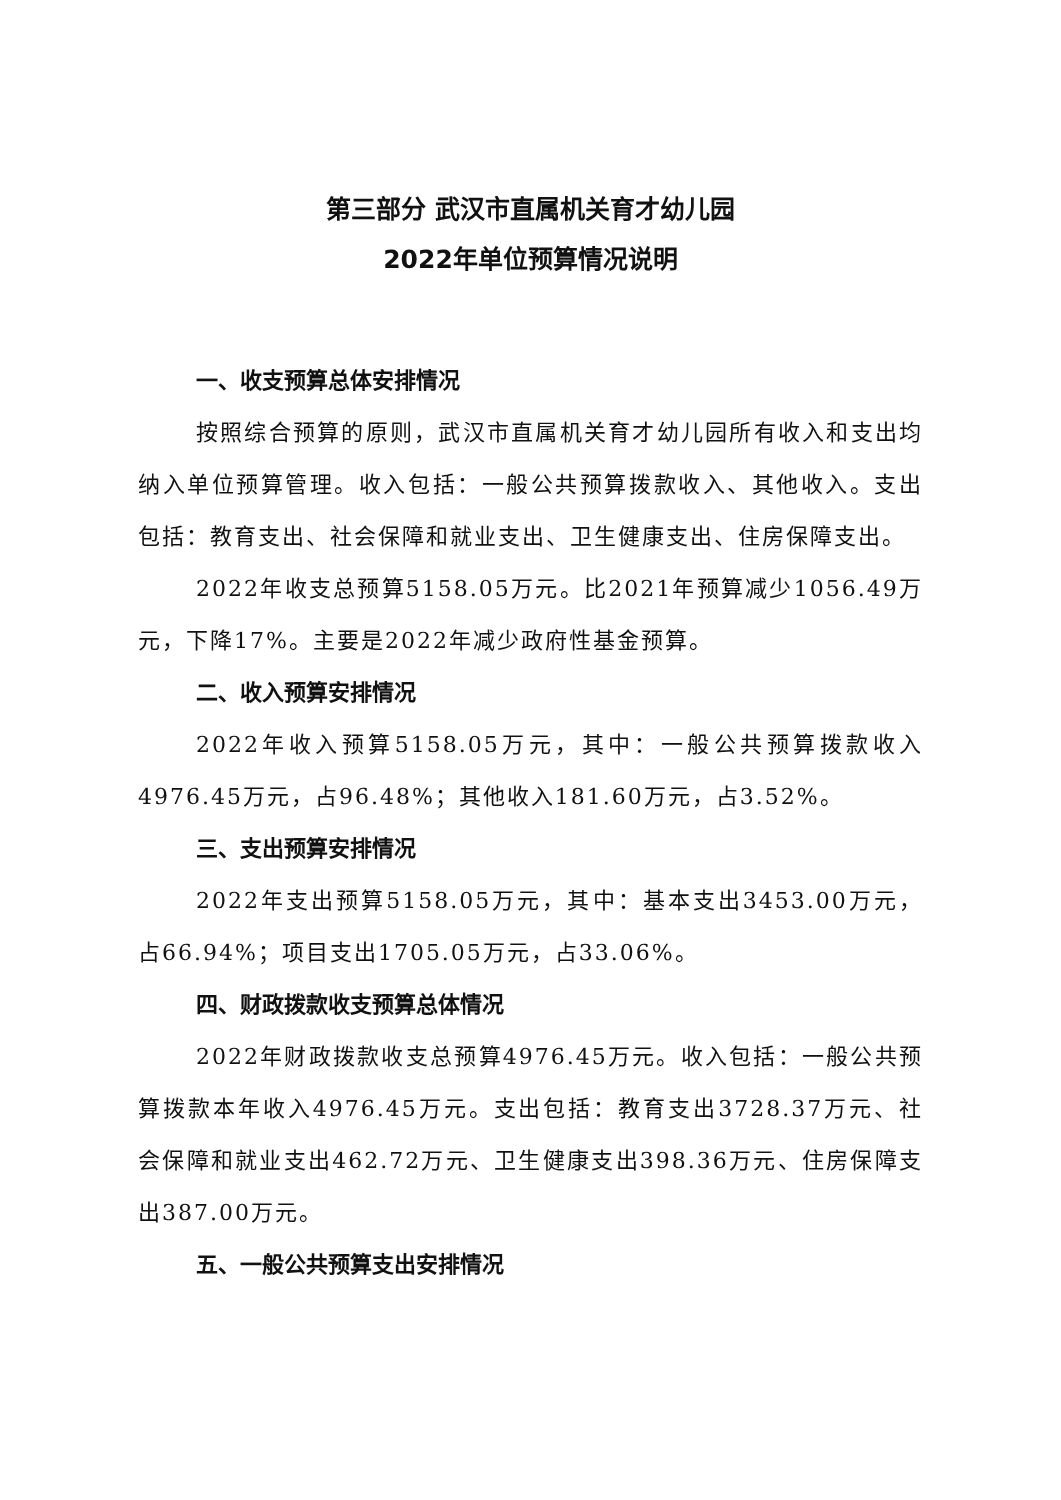第三部分 武汉市直属机关育才幼儿园
2022年单位预算情况说明
一、收支预算总体安排情况
按照综合预算的原则，武汉市直属机关育才幼儿园所有收入和支出均纳入单位预算管理。收入包括：一般公共预算拨款收入、其他收入。支出包括：教育支出、社会保障和就业支出、卫生健康支出、住房保障支出。
2022年收支总预算5158.05万元。比2021年预算减少1056.49万元，下降17%。主要是2022年减少政府性基金预算。
二、收入预算安排情况
2022年收入预算5158.05万元，其中：一般公共预算拨款收入4976.45万元，占96.48%；其他收入181.60万元，占3.52%。
三、支出预算安排情况
2022年支出预算5158.05万元，其中：基本支出3453.00万元，占66.94%；项目支出1705.05万元，占33.06%。
四、财政拨款收支预算总体情况
2022年财政拨款收支总预算4976.45万元。收入包括：一般公共预算拨款本年收入4976.45万元。支出包括：教育支出3728.37万元、社会保障和就业支出462.72万元、卫生健康支出398.36万元、住房保障支出387.00万元。
五、一般公共预算支出安排情况